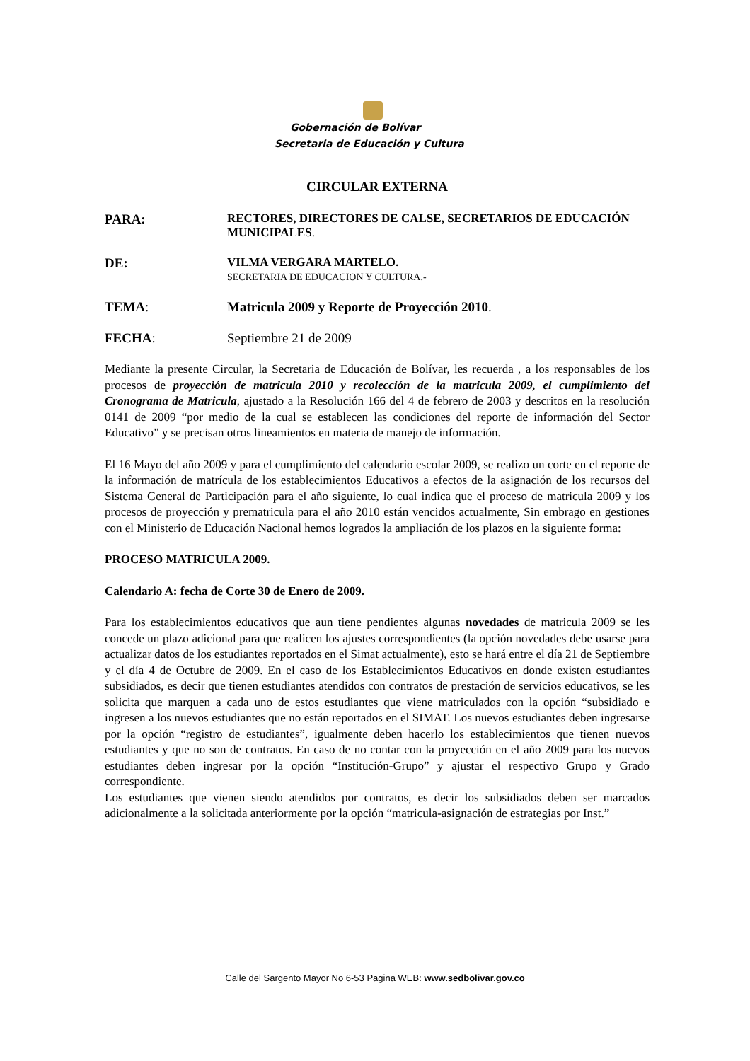Gobernación de Bolívar
Secretaria de Educación y Cultura
CIRCULAR EXTERNA
PARA: RECTORES, DIRECTORES DE CALSE, SECRETARIOS DE EDUCACIÓN MUNICIPALES.
DE: VILMA VERGARA MARTELO.
SECRETARIA DE EDUCACION Y CULTURA.-
TEMA: Matricula 2009 y Reporte de Proyección 2010.
FECHA: Septiembre 21 de 2009
Mediante la presente Circular, la Secretaria de Educación de Bolívar, les recuerda , a los responsables de los procesos de proyección de matricula 2010 y recolección de la matricula 2009, el cumplimiento del Cronograma de Matricula, ajustado a la Resolución 166 del 4 de febrero de 2003 y descritos en la resolución 0141 de 2009 “por medio de la cual se establecen las condiciones del reporte de información del Sector Educativo” y se precisan otros lineamientos en materia de manejo de información.
El 16 Mayo del año 2009 y para el cumplimiento del calendario escolar 2009, se realizo un corte en el reporte de la información de matrícula de los establecimientos Educativos a efectos de la asignación de los recursos del Sistema General de Participación para el año siguiente, lo cual indica que el proceso de matricula 2009 y los procesos de proyección y prematricula para el año 2010 están vencidos actualmente, Sin embrago en gestiones con el Ministerio de Educación Nacional hemos logrados la ampliación de los plazos en la siguiente forma:
PROCESO MATRICULA 2009.
Calendario A: fecha de Corte 30 de Enero de 2009.
Para los establecimientos educativos que aun tiene pendientes algunas novedades de matricula 2009 se les concede un plazo adicional para que realicen los ajustes correspondientes (la opción novedades debe usarse para actualizar datos de los estudiantes reportados en el Simat actualmente), esto se hará entre el día 21 de Septiembre y el día 4 de Octubre de 2009. En el caso de los Establecimientos Educativos en donde existen estudiantes subsidiados, es decir que tienen estudiantes atendidos con contratos de prestación de servicios educativos, se les solicita que marquen a cada uno de estos estudiantes que viene matriculados con la opción “subsidiado e ingresen a los nuevos estudiantes que no están reportados en el SIMAT. Los nuevos estudiantes deben ingresarse por la opción “registro de estudiantes”, igualmente deben hacerlo los establecimientos que tienen nuevos estudiantes y que no son de contratos. En caso de no contar con la proyección en el año 2009 para los nuevos estudiantes deben ingresar por la opción “Institución-Grupo” y ajustar el respectivo Grupo y Grado correspondiente.
Los estudiantes que vienen siendo atendidos por contratos, es decir los subsidiados deben ser marcados adicionalmente a la solicitada anteriormente por la opción “matricula-asignación de estrategias por Inst.”
Calle del Sargento Mayor No 6-53 Pagina WEB: www.sedbolivar.gov.co